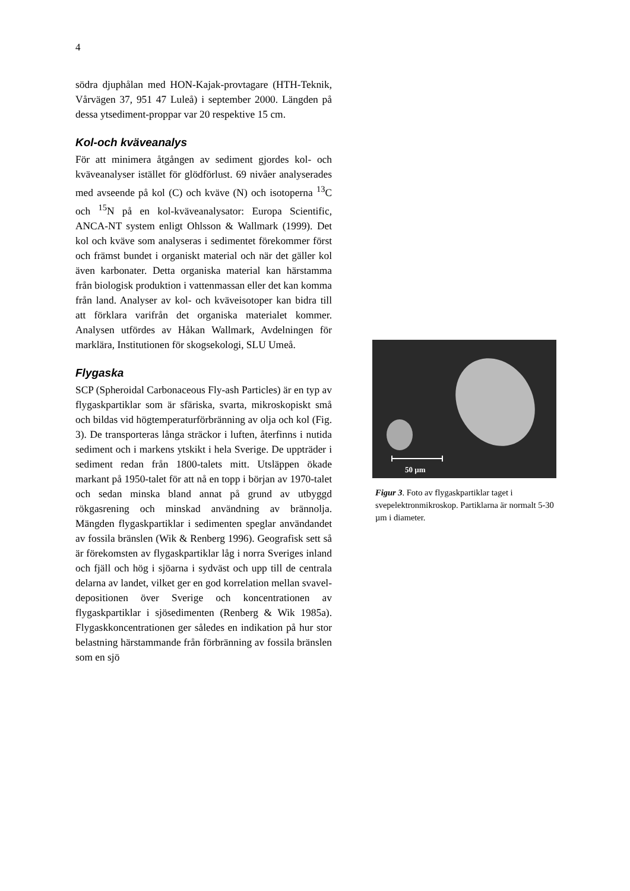4
södra djuphålan med HON-Kajak-provtagare (HTH-Teknik, Vårvägen 37, 951 47 Luleå) i september 2000. Längden på dessa ytsediment-proppar var 20 respektive 15 cm.
Kol-och kväveanalys
För att minimera åtgången av sediment gjordes kol- och kväveanalyser istället för glödförlust. 69 nivåer analyserades med avseende på kol (C) och kväve (N) och isotoperna <sup>13</sup>C och <sup>15</sup>N på en kol-kväveanalysator: Europa Scientific, ANCA-NT system enligt Ohlsson & Wallmark (1999). Det kol och kväve som analyseras i sedimentet förekommer först och främst bundet i organiskt material och när det gäller kol även karbonater. Detta organiska material kan härstamma från biologisk produktion i vattenmassan eller det kan komma från land. Analyser av kol- och kväveisotoper kan bidra till att förklara varifrån det organiska materialet kommer. Analysen utfördes av Håkan Wallmark, Avdelningen för marklära, Institutionen för skogsekologi, SLU Umeå.
Flygaska
SCP (Spheroidal Carbonaceous Fly-ash Particles) är en typ av flygaskpartiklar som är sfäriska, svarta, mikroskopiskt små och bildas vid högtemperaturförbränning av olja och kol (Fig. 3). De transporteras långa sträckor i luften, återfinns i nutida sediment och i markens ytskikt i hela Sverige. De uppträder i sediment redan från 1800-talets mitt. Utsläppen ökade markant på 1950-talet för att nå en topp i början av 1970-talet och sedan minska bland annat på grund av utbyggd rökgasrening och minskad användning av brännolja. Mängden flygaskpartiklar i sedimenten speglar användandet av fossila bränslen (Wik & Renberg 1996). Geografisk sett så är förekomsten av flygaskpartiklar låg i norra Sveriges inland och fjäll och hög i sjöarna i sydväst och upp till de centrala delarna av landet, vilket ger en god korrelation mellan svavel-depositionen över Sverige och koncentrationen av flygaskpartiklar i sjösedimenten (Renberg & Wik 1985a). Flygaskkoncentrationen ger således en indikation på hur stor belastning härstammande från förbränning av fossila bränslen som en sjö
50 µm
Figur 3. Foto av flygaskpartiklar taget i svepelektronmikroskop. Partiklarna är normalt 5-30 µm i diameter.